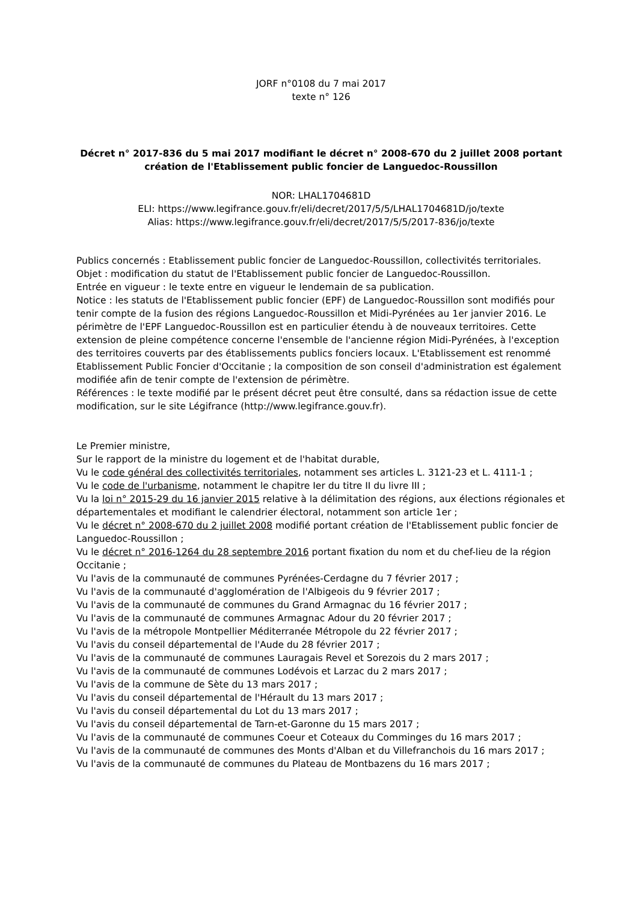JORF n°0108 du 7 mai 2017
texte n° 126
Décret n° 2017-836 du 5 mai 2017 modifiant le décret n° 2008-670 du 2 juillet 2008 portant création de l'Etablissement public foncier de Languedoc-Roussillon
NOR: LHAL1704681D
ELI: https://www.legifrance.gouv.fr/eli/decret/2017/5/5/LHAL1704681D/jo/texte
Alias: https://www.legifrance.gouv.fr/eli/decret/2017/5/5/2017-836/jo/texte
Publics concernés : Etablissement public foncier de Languedoc-Roussillon, collectivités territoriales.
Objet : modification du statut de l'Etablissement public foncier de Languedoc-Roussillon.
Entrée en vigueur : le texte entre en vigueur le lendemain de sa publication.
Notice : les statuts de l'Etablissement public foncier (EPF) de Languedoc-Roussillon sont modifiés pour tenir compte de la fusion des régions Languedoc-Roussillon et Midi-Pyrénées au 1er janvier 2016. Le périmètre de l'EPF Languedoc-Roussillon est en particulier étendu à de nouveaux territoires. Cette extension de pleine compétence concerne l'ensemble de l'ancienne région Midi-Pyrénées, à l'exception des territoires couverts par des établissements publics fonciers locaux. L'Etablissement est renommé Etablissement Public Foncier d'Occitanie ; la composition de son conseil d'administration est également modifiée afin de tenir compte de l'extension de périmètre.
Références : le texte modifié par le présent décret peut être consulté, dans sa rédaction issue de cette modification, sur le site Légifrance (http://www.legifrance.gouv.fr).
Le Premier ministre,
Sur le rapport de la ministre du logement et de l'habitat durable,
Vu le code général des collectivités territoriales, notamment ses articles L. 3121-23 et L. 4111-1 ;
Vu le code de l'urbanisme, notamment le chapitre Ier du titre II du livre III ;
Vu la loi n° 2015-29 du 16 janvier 2015 relative à la délimitation des régions, aux élections régionales et départementales et modifiant le calendrier électoral, notamment son article 1er ;
Vu le décret n° 2008-670 du 2 juillet 2008 modifié portant création de l'Etablissement public foncier de Languedoc-Roussillon ;
Vu le décret n° 2016-1264 du 28 septembre 2016 portant fixation du nom et du chef-lieu de la région Occitanie ;
Vu l'avis de la communauté de communes Pyrénées-Cerdagne du 7 février 2017 ;
Vu l'avis de la communauté d'agglomération de l'Albigeois du 9 février 2017 ;
Vu l'avis de la communauté de communes du Grand Armagnac du 16 février 2017 ;
Vu l'avis de la communauté de communes Armagnac Adour du 20 février 2017 ;
Vu l'avis de la métropole Montpellier Méditerranée Métropole du 22 février 2017 ;
Vu l'avis du conseil départemental de l'Aude du 28 février 2017 ;
Vu l'avis de la communauté de communes Lauragais Revel et Sorezois du 2 mars 2017 ;
Vu l'avis de la communauté de communes Lodévois et Larzac du 2 mars 2017 ;
Vu l'avis de la commune de Sète du 13 mars 2017 ;
Vu l'avis du conseil départemental de l'Hérault du 13 mars 2017 ;
Vu l'avis du conseil départemental du Lot du 13 mars 2017 ;
Vu l'avis du conseil départemental de Tarn-et-Garonne du 15 mars 2017 ;
Vu l'avis de la communauté de communes Coeur et Coteaux du Comminges du 16 mars 2017 ;
Vu l'avis de la communauté de communes des Monts d'Alban et du Villefranchois du 16 mars 2017 ;
Vu l'avis de la communauté de communes du Plateau de Montbazens du 16 mars 2017 ;